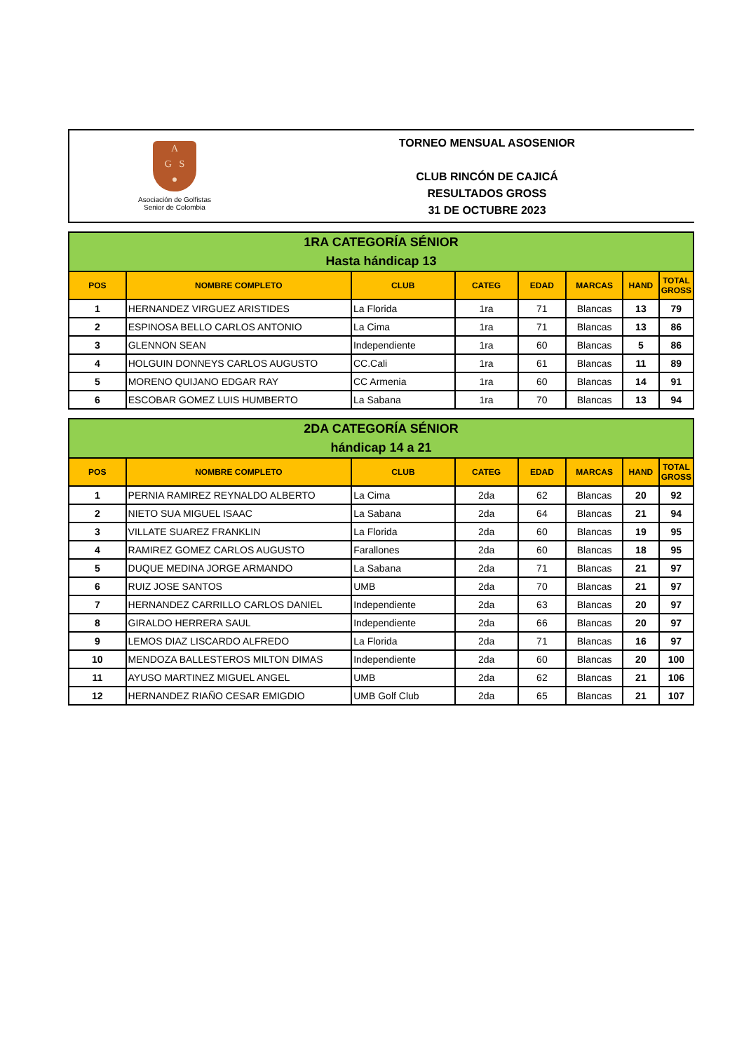A
G S
●
Asociación de Golfistas
Senior de Colombia
TORNEO MENSUAL ASOSENIOR
CLUB RINCÓN DE CAJICÁ
RESULTADOS GROSS
31 DE OCTUBRE 2023
| 1RA CATEGORÍA SÉNIOR Hasta hándicap 13 | | | | | | | |
| POS | NOMBRE COMPLETO | CLUB | CATEG | EDAD | MARCAS | HAND | TOTAL GROSS |
| 1 | HERNANDEZ VIRGUEZ ARISTIDES | La Florida | 1ra | 71 | Blancas | 13 | 79 |
| 2 | ESPINOSA BELLO CARLOS ANTONIO | La Cima | 1ra | 71 | Blancas | 13 | 86 |
| 3 | GLENNON SEAN | Independiente | 1ra | 60 | Blancas | 5 | 86 |
| 4 | HOLGUIN DONNEYS CARLOS AUGUSTO | CC.Cali | 1ra | 61 | Blancas | 11 | 89 |
| 5 | MORENO QUIJANO EDGAR RAY | CC Armenia | 1ra | 60 | Blancas | 14 | 91 |
| 6 | ESCOBAR GOMEZ LUIS HUMBERTO | La Sabana | 1ra | 70 | Blancas | 13 | 94 |
| 2DA CATEGORÍA SÉNIOR hándicap 14 a 21 | | | | | | | |
| POS | NOMBRE COMPLETO | CLUB | CATEG | EDAD | MARCAS | HAND | TOTAL GROSS |
| 1 | PERNIA RAMIREZ REYNALDO ALBERTO | La Cima | 2da | 62 | Blancas | 20 | 92 |
| 2 | NIETO SUA MIGUEL ISAAC | La Sabana | 2da | 64 | Blancas | 21 | 94 |
| 3 | VILLATE SUAREZ FRANKLIN | La Florida | 2da | 60 | Blancas | 19 | 95 |
| 4 | RAMIREZ GOMEZ CARLOS AUGUSTO | Farallones | 2da | 60 | Blancas | 18 | 95 |
| 5 | DUQUE MEDINA JORGE ARMANDO | La Sabana | 2da | 71 | Blancas | 21 | 97 |
| 6 | RUIZ JOSE SANTOS | UMB | 2da | 70 | Blancas | 21 | 97 |
| 7 | HERNANDEZ CARRILLO CARLOS DANIEL | Independiente | 2da | 63 | Blancas | 20 | 97 |
| 8 | GIRALDO HERRERA SAUL | Independiente | 2da | 66 | Blancas | 20 | 97 |
| 9 | LEMOS DIAZ LISCARDO ALFREDO | La Florida | 2da | 71 | Blancas | 16 | 97 |
| 10 | MENDOZA BALLESTEROS MILTON DIMAS | Independiente | 2da | 60 | Blancas | 20 | 100 |
| 11 | AYUSO MARTINEZ MIGUEL ANGEL | UMB | 2da | 62 | Blancas | 21 | 106 |
| 12 | HERNANDEZ RIAÑO CESAR EMIGDIO | UMB Golf Club | 2da | 65 | Blancas | 21 | 107 |